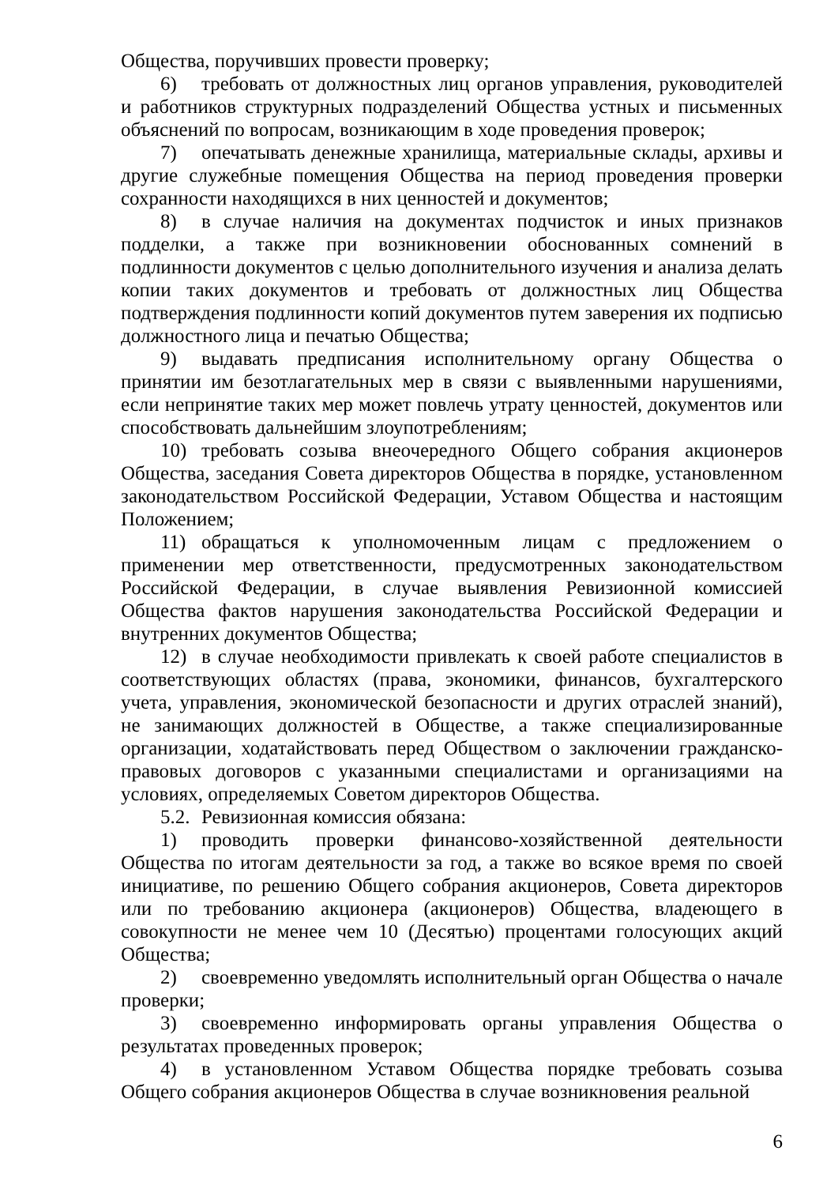Общества, поручивших провести проверку;
6) требовать от должностных лиц органов управления, руководителей и работников структурных подразделений Общества устных и письменных объяснений по вопросам, возникающим в ходе проведения проверок;
7) опечатывать денежные хранилища, материальные склады, архивы и другие служебные помещения Общества на период проведения проверки сохранности находящихся в них ценностей и документов;
8) в случае наличия на документах подчисток и иных признаков подделки, а также при возникновении обоснованных сомнений в подлинности документов с целью дополнительного изучения и анализа делать копии таких документов и требовать от должностных лиц Общества подтверждения подлинности копий документов путем заверения их подписью должностного лица и печатью Общества;
9) выдавать предписания исполнительному органу Общества о принятии им безотлагательных мер в связи с выявленными нарушениями, если непринятие таких мер может повлечь утрату ценностей, документов или способствовать дальнейшим злоупотреблениям;
10) требовать созыва внеочередного Общего собрания акционеров Общества, заседания Совета директоров Общества в порядке, установленном законодательством Российской Федерации, Уставом Общества и настоящим Положением;
11) обращаться к уполномоченным лицам с предложением о применении мер ответственности, предусмотренных законодательством Российской Федерации, в случае выявления Ревизионной комиссией Общества фактов нарушения законодательства Российской Федерации и внутренних документов Общества;
12) в случае необходимости привлекать к своей работе специалистов в соответствующих областях (права, экономики, финансов, бухгалтерского учета, управления, экономической безопасности и других отраслей знаний), не занимающих должностей в Обществе, а также специализированные организации, ходатайствовать перед Обществом о заключении гражданско-правовых договоров с указанными специалистами и организациями на условиях, определяемых Советом директоров Общества.
5.2. Ревизионная комиссия обязана:
1) проводить проверки финансово-хозяйственной деятельности Общества по итогам деятельности за год, а также во всякое время по своей инициативе, по решению Общего собрания акционеров, Совета директоров или по требованию акционера (акционеров) Общества, владеющего в совокупности не менее чем 10 (Десятью) процентами голосующих акций Общества;
2) своевременно уведомлять исполнительный орган Общества о начале проверки;
3) своевременно информировать органы управления Общества о результатах проведенных проверок;
4) в установленном Уставом Общества порядке требовать созыва Общего собрания акционеров Общества в случае возникновения реальной
6